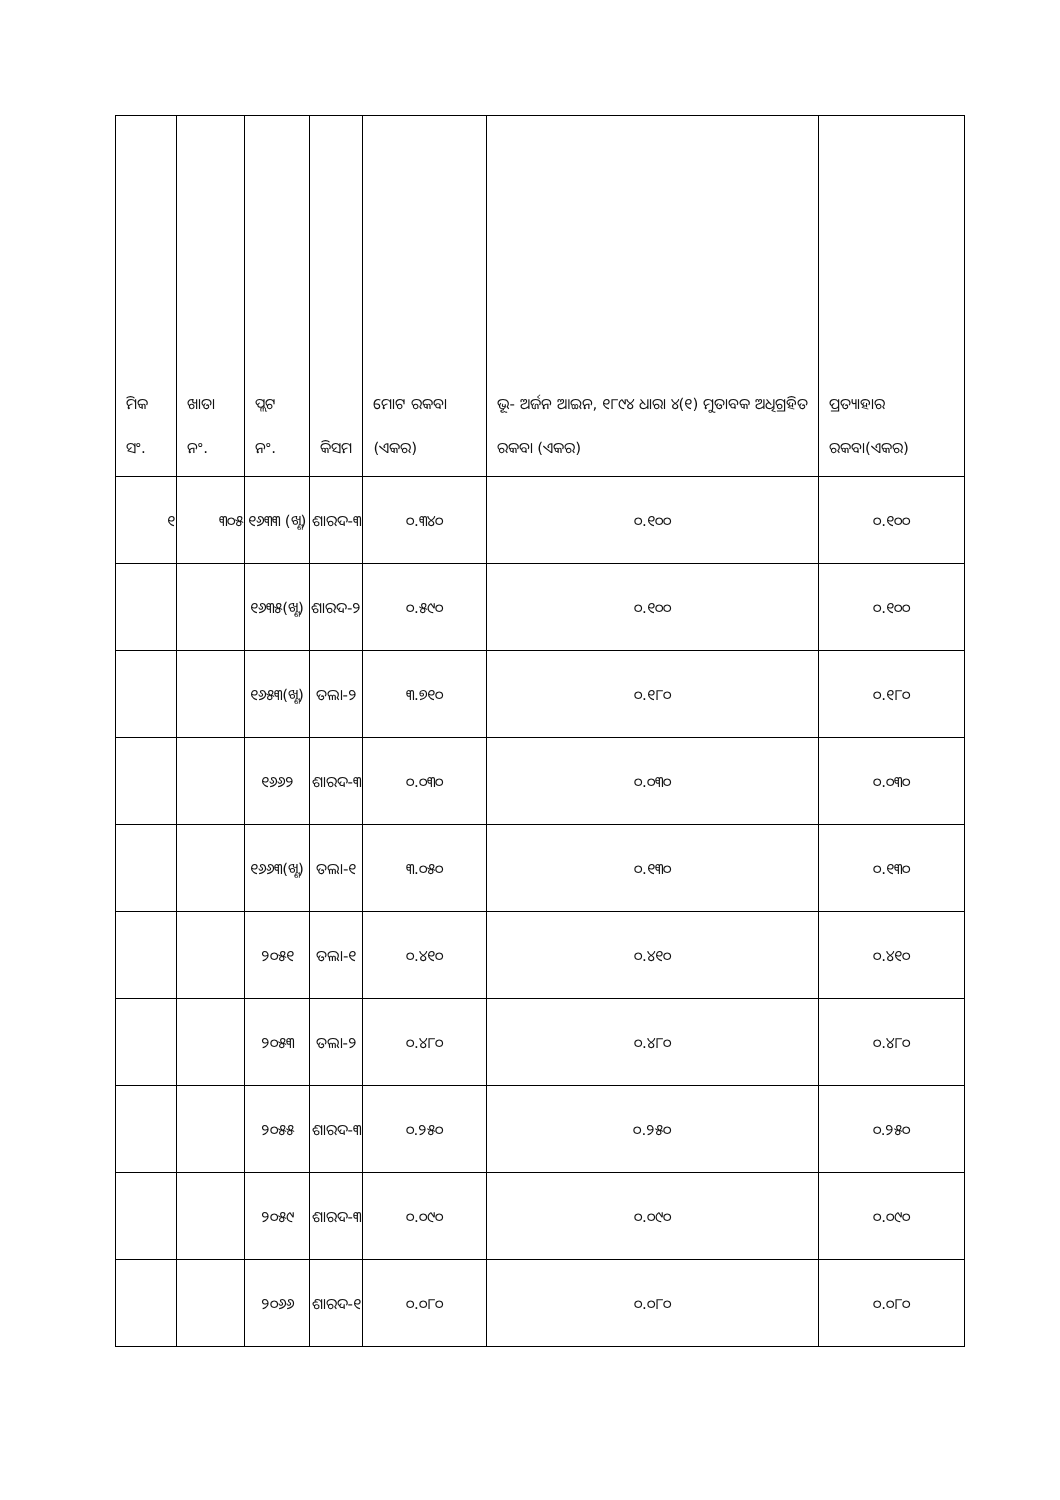| ମିକ ସଂ. | ଖାତା ନଂ. | ପ୍ଲଟ ନଂ. | କିସମ | ମୋଟ ରକବା (ଏକର) | ଭୂ- ଅର୍ଜନ ଆଇନ, ୧୮୯୪ ଧାରା ୪(୧) ମୁତାବକ ଅଧିଗ୍ରହିତ ରକବା (ଏକର) | ପ୍ରତ୍ୟାହାର ରକବା(ଏକର) |
| --- | --- | --- | --- | --- | --- | --- |
| ୧ | ୩୦୫ | ୧୬୩୩ (ଖ୍ଣ) | ଶାରଦ-୩ | ୦.୩୪୦ | ୦.୧୦୦ | ୦.୧୦୦ |
| | | ୧୬୩୫(ଖ୍ଣ) | ଶାରଦ-୨ | ୦.୫୯୦ | ୦.୧୦୦ | ୦.୧୦୦ |
| | | ୧୬୫୩(ଖ୍ଣ) | ତଲା-୨ | ୩.୭୧୦ | ୦.୧୮୦ | ୦.୧୮୦ |
| | | ୧୬୬୨ | ଶାରଦ-୩ | ୦.୦୩୦ | ୦.୦୩୦ | ୦.୦୩୦ |
| | | ୧୬୬୩(ଖ୍ଣ) | ତଲା-୧ | ୩.୦୫୦ | ୦.୧୩୦ | ୦.୧୩୦ |
| | | ୨୦୫୧ | ତଲା-୧ | ୦.୪୧୦ | ୦.୪୧୦ | ୦.୪୧୦ |
| | | ୨୦୫୩ | ତଲା-୨ | ୦.୪୮୦ | ୦.୪୮୦ | ୦.୪୮୦ |
| | | ୨୦୫୫ | ଶାରଦ-୩ | ୦.୨୫୦ | ୦.୨୫୦ | ୦.୨୫୦ |
| | | ୨୦୫୯ | ଶାରଦ-୩ | ୦.୦୯୦ | ୦.୦୯୦ | ୦.୦୯୦ |
| | | ୨୦୬୬ | ଶାରଦ-୧ | ୦.୦୮୦ | ୦.୦୮୦ | ୦.୦୮୦ |